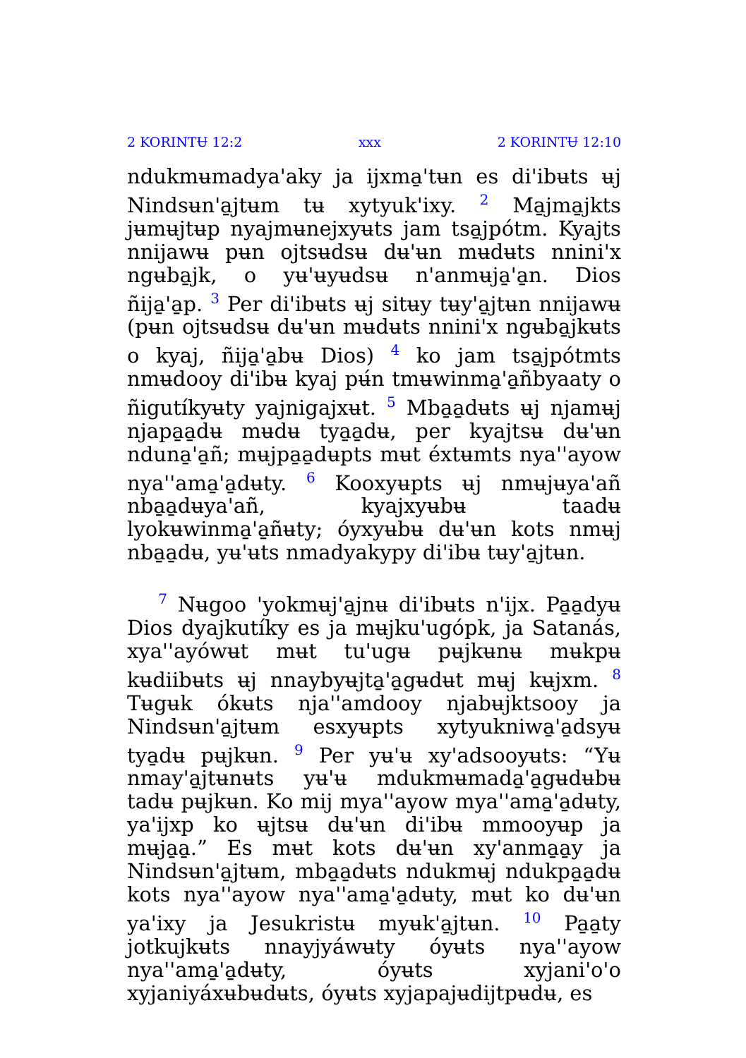2 KORINTɄ 12:2 xxx 2 KORINTɄ 12:10
ndukmʉmadya'aky ja ijxma̱'tʉn es di'ibʉts ʉj Nindsʉn'a̱jtʉm tʉ xytyuk'ixy. <sup>2</sup> Ma̱jma̱jkts jʉmʉjtʉp nyajmʉnejxyʉts jam tsa̱jpótm. Kyajts nnijawʉ pʉn ojtsʉdsʉ dʉ'ʉn mʉdʉts nnini'x ngʉba̱jk, o yʉ'ʉyʉdsʉ n'anmʉja̱'a̱n. Dios ñija̱'a̱p. <sup>3</sup> Per di'ibʉts ʉj sitʉy tʉy'a̱jtʉn nnijawʉ (pʉn ojtsʉdsʉ dʉ'ʉn mʉdʉts nnini'x ngʉba̱jkʉts o kyaj, ñija̱'a̱bʉ Dios) <sup>4</sup> ko jam tsa̱jpótmts nmʉdooy di'ibʉ kyaj pʉ́n tmʉwinma̱'a̱ñbyaaty o ñigutíkyʉty yajnigajxʉt. <sup>5</sup> Mba̱a̱dʉts ʉj njamʉj njapa̱a̱dʉ mʉdʉ tya̱a̱dʉ, per kyajtsʉ dʉ'ʉn nduna̱'a̱ñ; mʉjpa̱a̱dʉpts mʉt éxtʉmts nya''ayow nya''ama̱'a̱dʉty. <sup>6</sup> Kooxyʉpts ʉj nmʉjʉya'añ nba̱a̱dʉya'añ, kyajxyʉbʉ taadʉ lyokʉwinma̱'a̱ñʉty; óyxyʉbʉ dʉ'ʉn kots nmʉj nba̱a̱dʉ, yʉ'ʉts nmadyakypy di'ibʉ tʉy'a̱jtʉn.
<sup>7</sup> Nʉgoo 'yokmʉj'a̱jnʉ di'ibʉts n'ijx. Pa̱a̱dyʉ Dios dyajkutíky es ja mʉjku'ugópk, ja Satanás, xya''ayówʉt mʉt tu'ugʉ pʉjkʉnʉ mʉkpʉ kʉdiibʉts ʉj nnaybyʉjta̱'a̱gʉdʉt mʉj kʉjxm. <sup>8</sup> Tʉgʉk ókʉts nja''amdooy njabʉjktsooy ja Nindsʉn'a̱jtʉm esxyʉpts xytyukniwa̱'a̱dsyʉ tya̱dʉ pʉjkʉn. <sup>9</sup> Per yʉ'ʉ xy'adsooyʉts: “Yʉ nmay'a̱jtʉnʉts yʉ'ʉ mdukmʉmada̱'a̱gʉdʉbʉ tadʉ pʉjkʉn. Ko mij mya''ayow mya''ama̱'a̱dʉty, ya'ijxp ko ʉjtsʉ dʉ'ʉn di'ibʉ mmooyʉp ja mʉja̱a̱.” Es mʉt kots dʉ'ʉn xy'anma̱a̱y ja Nindsʉn'a̱jtʉm, mba̱a̱dʉts ndukmʉj ndukpa̱a̱dʉ kots nya''ayow nya''ama̱'a̱dʉty, mʉt ko dʉ'ʉn ya'ixy ja Jesukristʉ myʉk'a̱jtʉn. <sup>10</sup> Pa̱a̱ty jotkujkʉts nnayjyáwʉty óyʉts nya''ayow nya''ama̱'a̱dʉty, óyʉts xyjani'o'o xyjaniyáxʉbʉdʉts, óyʉts xyjapajʉdijtpʉdʉ, es